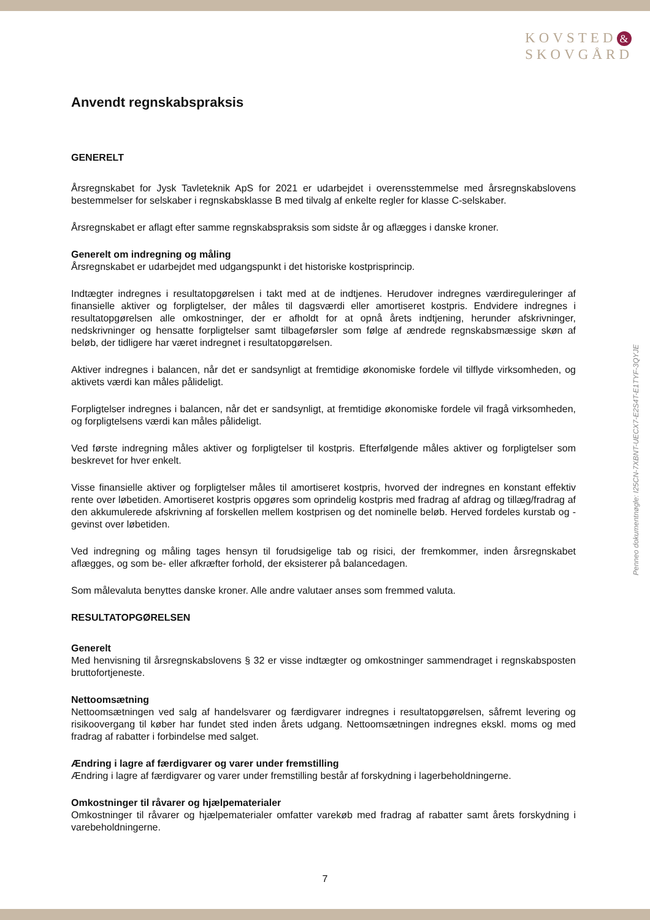KOVSTED &
SKOVGÅRD
Penneo dokumentnøgle: I25CN-7XBNT-UECX7-E2S4T-E1TYF-3QYJE
Anvendt regnskabspraksis
GENERELT
Årsregnskabet for Jysk Tavleteknik ApS for 2021 er udarbejdet i overensstemmelse med årsregnskabslovens bestemmelser for selskaber i regnskabsklasse B med tilvalg af enkelte regler for klasse C-selskaber.
Årsregnskabet er aflagt efter samme regnskabspraksis som sidste år og aflægges i danske kroner.
Generelt om indregning og måling
Årsregnskabet er udarbejdet med udgangspunkt i det historiske kostprisprincip.
Indtægter indregnes i resultatopgørelsen i takt med at de indtjenes. Herudover indregnes værdireguleringer af finansielle aktiver og forpligtelser, der måles til dagsværdi eller amortiseret kostpris. Endvidere indregnes i resultatopgørelsen alle omkostninger, der er afholdt for at opnå årets indtjening, herunder afskrivninger, nedskrivninger og hensatte forpligtelser samt tilbageførsler som følge af ændrede regnskabsmæssige skøn af beløb, der tidligere har været indregnet i resultatopgørelsen.
Aktiver indregnes i balancen, når det er sandsynligt at fremtidige økonomiske fordele vil tilflyde virksomheden, og aktivets værdi kan måles pålideligt.
Forpligtelser indregnes i balancen, når det er sandsynligt, at fremtidige økonomiske fordele vil fragå virksomheden, og forpligtelsens værdi kan måles pålideligt.
Ved første indregning måles aktiver og forpligtelser til kostpris. Efterfølgende måles aktiver og forpligtelser som beskrevet for hver enkelt.
Visse finansielle aktiver og forpligtelser måles til amortiseret kostpris, hvorved der indregnes en konstant effektiv rente over løbetiden. Amortiseret kostpris opgøres som oprindelig kostpris med fradrag af afdrag og tillæg/fradrag af den akkumulerede afskrivning af forskellen mellem kostprisen og det nominelle beløb. Herved fordeles kurstab og -gevinst over løbetiden.
Ved indregning og måling tages hensyn til forudsigelige tab og risici, der fremkommer, inden årsregnskabet aflægges, og som be- eller afkræfter forhold, der eksisterer på balancedagen.
Som målevaluta benyttes danske kroner. Alle andre valutaer anses som fremmed valuta.
RESULTATOPGØRELSEN
Generelt
Med henvisning til årsregnskabslovens § 32 er visse indtægter og omkostninger sammendraget i regnskabsposten bruttofortjeneste.
Nettoomsætning
Nettoomsætningen ved salg af handelsvarer og færdigvarer indregnes i resultatopgørelsen, såfremt levering og risikoovergang til køber har fundet sted inden årets udgang. Nettoomsætningen indregnes ekskl. moms og med fradrag af rabatter i forbindelse med salget.
Ændring i lagre af færdigvarer og varer under fremstilling
Ændring i lagre af færdigvarer og varer under fremstilling består af forskydning i lagerbeholdningerne.
Omkostninger til råvarer og hjælpematerialer
Omkostninger til råvarer og hjælpematerialer omfatter varekøb med fradrag af rabatter samt årets forskydning i varebeholdningerne.
7